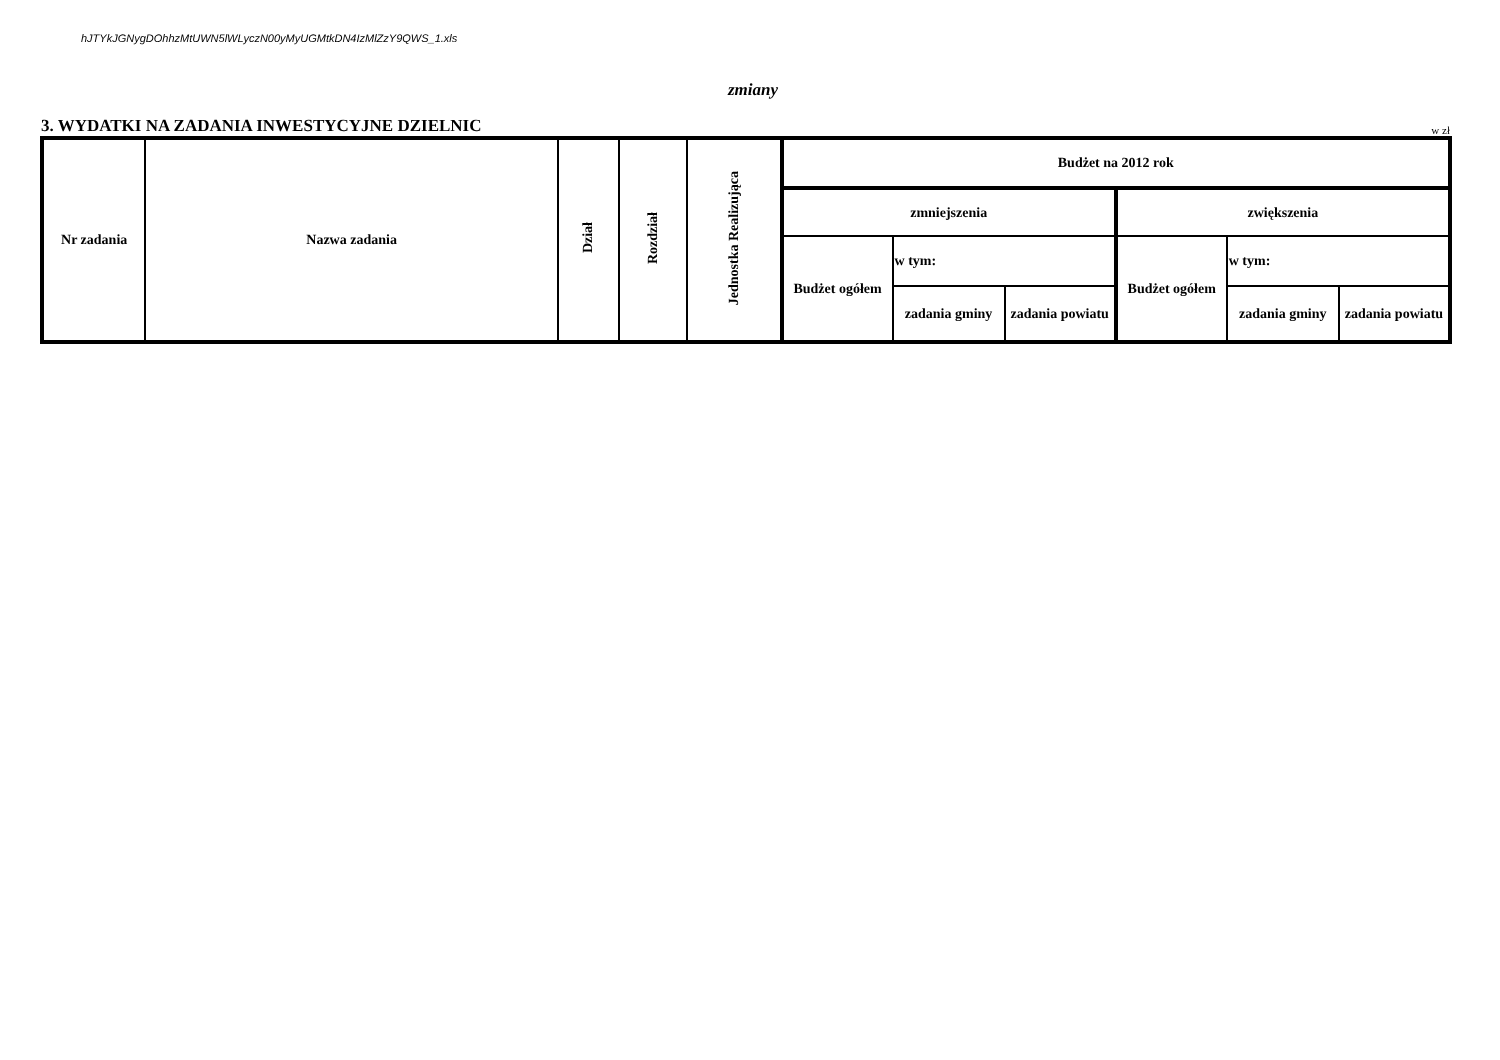hJTYkJGNygDOhhzMtUWN5lWLyczN00yMyUGMtkDN4IzMlZzY9QWS_1.xls
zmiany
3. WYDATKI NA ZADANIA INWESTYCYJNE DZIELNIC w zł
| Nr zadania | Nazwa zadania | Dział | Rozdział | Jednostka Realizująca | Budżet na 2012 rok | | | | | |
| --- | --- | --- | --- | --- | --- | --- | --- | --- | --- | --- |
| | | | | | zmniejszenia | | | zwiększenia | | |
| | | | | | Budżet ogółem | w tym: | | Budżet ogółem | w tym: | |
| | | | | | | zadania gminy | zadania powiatu | | zadania gminy | zadania powiatu |